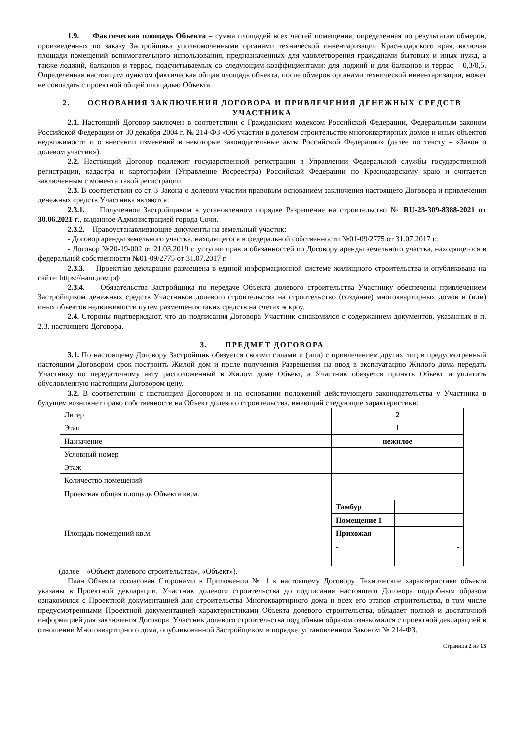1.9. Фактическая площадь Объекта – сумма площадей всех частей помещения, определенная по результатам обмеров, произведенных по заказу Застройщика уполномоченными органами технической инвентаризации Краснодарского края, включая площади помещений вспомогательного использования, предназначенных для удовлетворения гражданами бытовых и иных нужд, а также лоджий, балконов и террас, подсчитываемых со следующим коэффициентами: для лоджий и для балконов и террас – 0,3/0,5. Определенная настоящим пунктом фактическая общая площадь объекта, после обмеров органами технической инвентаризации, может не совпадать с проектной общей площадью Объекта.
2. ОСНОВАНИЯ ЗАКЛЮЧЕНИЯ ДОГОВОРА И ПРИВЛЕЧЕНИЯ ДЕНЕЖНЫХ СРЕДСТВ УЧАСТНИКА
2.1. Настоящий Договор заключен в соответствии с Гражданским кодексом Российской Федерации, Федеральным законом Российской Федерации от 30 декабря 2004 г. № 214-ФЗ «Об участии в долевом строительстве многоквартирных домов и иных объектов недвижимости и о внесении изменений в некоторые законодательные акты Российской Федерации» (далее по тексту – «Закон о долевом участии»).
2.2. Настоящий Договор подлежит государственной регистрации в Управлении Федеральной службы государственной регистрации, кадастра и картографии (Управление Росреестра) Российской Федерации по Краснодарскому краю и считается заключенным с момента такой регистрации.
2.3. В соответствии со ст. 3 Закона о долевом участии правовым основанием заключения настоящего Договора и привлечения денежных средств Участника являются:
2.3.1. Полученное Застройщиком в установленном порядке Разрешение на строительство № RU-23-309-8388-2021 от 30.06.2021 г., выданное Администрацией города Сочи.
2.3.2. Правоустанавливающие документы на земельный участок:
- Договор аренды земельного участка, находящегося в федеральной собственности №01-09/2775 от 31.07.2017 г.;
- Договор №20-19-002 от 21.03.2019 г. уступки прав и обязанностей по Договору аренды земельного участка, находящегося в федеральной собственности №01-09/2775 от 31.07.2017 г.
2.3.3. Проектная декларация размещена в единой информационной системе жилищного строительства и опубликована на сайте: https://наш.дом.рф
2.3.4. Обязательства Застройщика по передаче Объекта долевого строительства Участнику обеспечены привлечением Застройщиком денежных средств Участников долевого строительства на строительство (создание) многоквартирных домов и (или) иных объектов недвижимости путем размещения таких средств на счетах эскроу.
2.4. Стороны подтверждают, что до подписания Договора Участник ознакомился с содержанием документов, указанных в п. 2.3. настоящего Договора.
3. ПРЕДМЕТ ДОГОВОРА
3.1. По настоящему Договору Застройщик обязуется своими силами и (или) с привлечением других лиц в предусмотренный настоящим Договором срок построить Жилой дом и после получения Разрешения на ввод в эксплуатацию Жилого дома передать Участнику по передаточному акту расположенный в Жилом доме Объект, а Участник обязуется принять Объект и уплатить обусловленную настоящим Договором цену.
3.2. В соответствии с настоящим Договором и на основании положений действующего законодательства у Участника в будущем возникнет право собственности на Объект долевого строительства, имеющий следующие характеристики:
| Литер | 2 | |
| Этап | 1 | |
| Назначение | нежилое | |
| Условный номер | | |
| Этаж | | |
| Количество помещений | | |
| Проектная общая площадь Объекта кв.м. | | |
| Площадь помещений кв.м. | Тамбур | |
| | Помещение 1 | |
| | Прихожая | |
| | - | - |
| | - | - |
(далее – «Объект долевого строительства», «Объект»).
План Объекта согласован Сторонами в Приложении № 1 к настоящему Договору. Технические характеристики объекта указаны в Проектной декларации, Участник долевого строительства до подписания настоящего Договора подробным образом ознакомился с Проектной документацией для строительства Многоквартирного дома и всех его этапов строительства, в том числе предусмотренными Проектной документацией характеристиками Объекта долевого строительства, обладает полной и достаточной информацией для заключения Договора. Участник долевого строительства подробным образом ознакомился с проектной декларацией в отношении Многоквартирного дома, опубликованной Застройщиком в порядке, установленном Законом № 214-ФЗ.
Страница 2 из 15